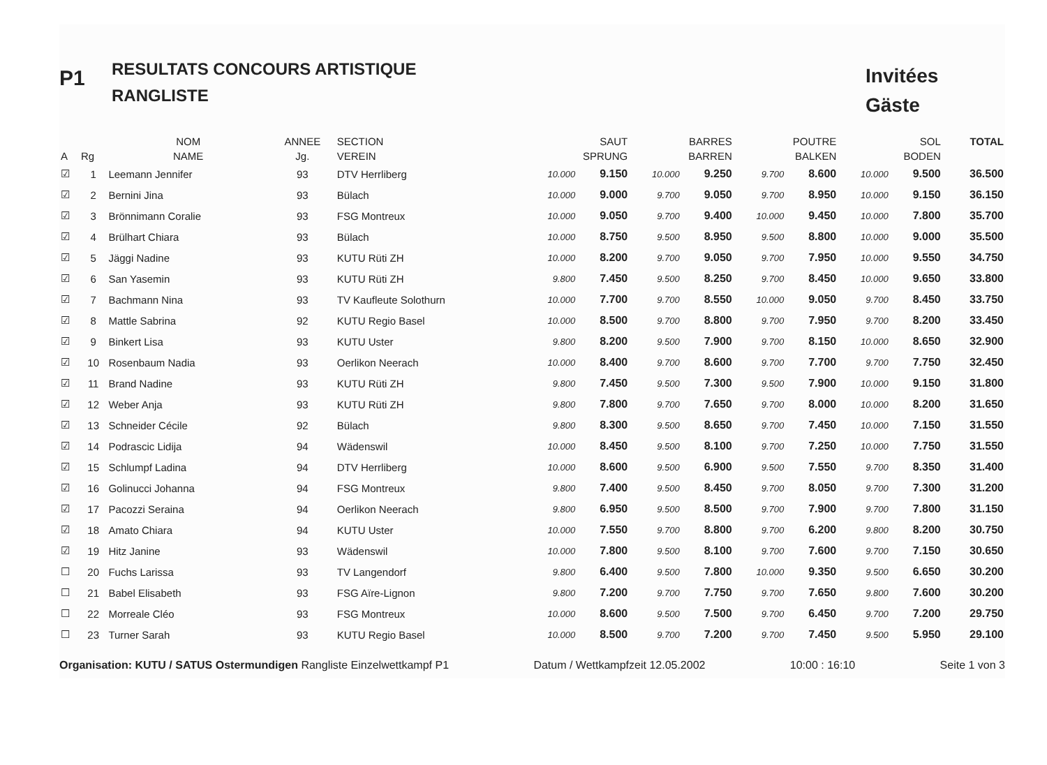P1
RESULTATS CONCOURS ARTISTIQUE
RANGLISTE
Invitées
Gäste
| | | NOM | ANNEE | SECTION | SAUT | | BARRES | | POUTRE | | SOL | | TOTAL |
| --- | --- | --- | --- | --- | --- | --- | --- | --- | --- | --- | --- | --- | --- |
| A | Rg | NAME | Jg. | VEREIN | SPRUNG | | BARREN | | BALKEN | | BODEN | | |
| ☑ | 1 | Leemann Jennifer | 93 | DTV Herrliberg | 10.000 | 9.150 | 10.000 | 9.250 | 9.700 | 8.600 | 10.000 | 9.500 | 36.500 |
| ☑ | 2 | Bernini Jina | 93 | Bülach | 10.000 | 9.000 | 9.700 | 9.050 | 9.700 | 8.950 | 10.000 | 9.150 | 36.150 |
| ☑ | 3 | Brönnimann Coralie | 93 | FSG Montreux | 10.000 | 9.050 | 9.700 | 9.400 | 10.000 | 9.450 | 10.000 | 7.800 | 35.700 |
| ☑ | 4 | Brülhart Chiara | 93 | Bülach | 10.000 | 8.750 | 9.500 | 8.950 | 9.500 | 8.800 | 10.000 | 9.000 | 35.500 |
| ☑ | 5 | Jäggi Nadine | 93 | KUTU Rüti ZH | 10.000 | 8.200 | 9.700 | 9.050 | 9.700 | 7.950 | 10.000 | 9.550 | 34.750 |
| ☑ | 6 | San Yasemin | 93 | KUTU Rüti ZH | 9.800 | 7.450 | 9.500 | 8.250 | 9.700 | 8.450 | 10.000 | 9.650 | 33.800 |
| ☑ | 7 | Bachmann Nina | 93 | TV Kaufleute Solothurn | 10.000 | 7.700 | 9.700 | 8.550 | 10.000 | 9.050 | 9.700 | 8.450 | 33.750 |
| ☑ | 8 | Mattle Sabrina | 92 | KUTU Regio Basel | 10.000 | 8.500 | 9.700 | 8.800 | 9.700 | 7.950 | 9.700 | 8.200 | 33.450 |
| ☑ | 9 | Binkert Lisa | 93 | KUTU Uster | 9.800 | 8.200 | 9.500 | 7.900 | 9.700 | 8.150 | 10.000 | 8.650 | 32.900 |
| ☑ | 10 | Rosenbaum Nadia | 93 | Oerlikon Neerach | 10.000 | 8.400 | 9.700 | 8.600 | 9.700 | 7.700 | 9.700 | 7.750 | 32.450 |
| ☑ | 11 | Brand Nadine | 93 | KUTU Rüti ZH | 9.800 | 7.450 | 9.500 | 7.300 | 9.500 | 7.900 | 10.000 | 9.150 | 31.800 |
| ☑ | 12 | Weber Anja | 93 | KUTU Rüti ZH | 9.800 | 7.800 | 9.700 | 7.650 | 9.700 | 8.000 | 10.000 | 8.200 | 31.650 |
| ☑ | 13 | Schneider Cécile | 92 | Bülach | 9.800 | 8.300 | 9.500 | 8.650 | 9.700 | 7.450 | 10.000 | 7.150 | 31.550 |
| ☑ | 14 | Podrascic Lidija | 94 | Wädenswil | 10.000 | 8.450 | 9.500 | 8.100 | 9.700 | 7.250 | 10.000 | 7.750 | 31.550 |
| ☑ | 15 | Schlumpf Ladina | 94 | DTV Herrliberg | 10.000 | 8.600 | 9.500 | 6.900 | 9.500 | 7.550 | 9.700 | 8.350 | 31.400 |
| ☑ | 16 | Golinucci Johanna | 94 | FSG Montreux | 9.800 | 7.400 | 9.500 | 8.450 | 9.700 | 8.050 | 9.700 | 7.300 | 31.200 |
| ☑ | 17 | Pacozzi Seraina | 94 | Oerlikon Neerach | 9.800 | 6.950 | 9.500 | 8.500 | 9.700 | 7.900 | 9.700 | 7.800 | 31.150 |
| ☑ | 18 | Amato Chiara | 94 | KUTU Uster | 10.000 | 7.550 | 9.700 | 8.800 | 9.700 | 6.200 | 9.800 | 8.200 | 30.750 |
| ☑ | 19 | Hitz Janine | 93 | Wädenswil | 10.000 | 7.800 | 9.500 | 8.100 | 9.700 | 7.600 | 9.700 | 7.150 | 30.650 |
| ☐ | 20 | Fuchs Larissa | 93 | TV Langendorf | 9.800 | 6.400 | 9.500 | 7.800 | 10.000 | 9.350 | 9.500 | 6.650 | 30.200 |
| ☐ | 21 | Babel Elisabeth | 93 | FSG Aïre-Lignon | 9.800 | 7.200 | 9.700 | 7.750 | 9.700 | 7.650 | 9.800 | 7.600 | 30.200 |
| ☐ | 22 | Morreale Cléo | 93 | FSG Montreux | 10.000 | 8.600 | 9.500 | 7.500 | 9.700 | 6.450 | 9.700 | 7.200 | 29.750 |
| ☐ | 23 | Turner Sarah | 93 | KUTU Regio Basel | 10.000 | 8.500 | 9.700 | 7.200 | 9.700 | 7.450 | 9.500 | 5.950 | 29.100 |
Organisation: KUTU / SATUS Ostermundigen Rangliste Einzelwettkampf P1 Datum / Wettkampfzeit 12.05.2002 10:00 : 16:10 Seite 1 von 3